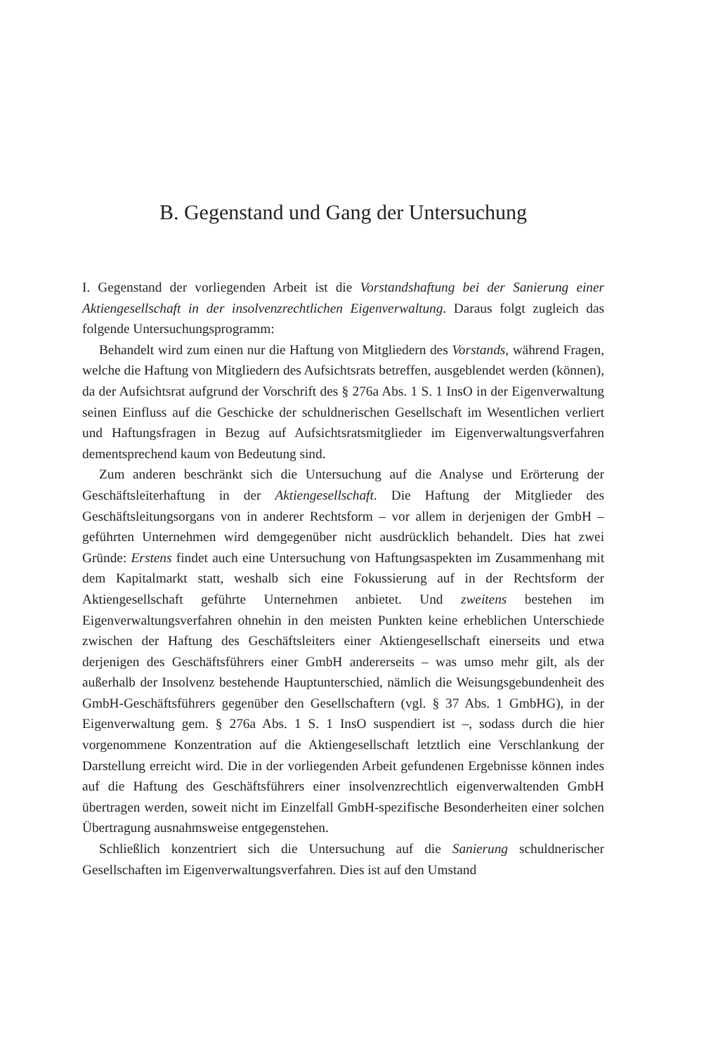B. Gegenstand und Gang der Untersuchung
I. Gegenstand der vorliegenden Arbeit ist die Vorstandshaftung bei der Sanierung einer Aktiengesellschaft in der insolvenzrechtlichen Eigenverwaltung. Daraus folgt zugleich das folgende Untersuchungsprogramm:
Behandelt wird zum einen nur die Haftung von Mitgliedern des Vorstands, während Fragen, welche die Haftung von Mitgliedern des Aufsichtsrats betreffen, ausgeblendet werden (können), da der Aufsichtsrat aufgrund der Vorschrift des § 276a Abs. 1 S. 1 InsO in der Eigenverwaltung seinen Einfluss auf die Geschicke der schuldnerischen Gesellschaft im Wesentlichen verliert und Haftungsfragen in Bezug auf Aufsichtsratsmitglieder im Eigenverwaltungsverfahren dementsprechend kaum von Bedeutung sind.
Zum anderen beschränkt sich die Untersuchung auf die Analyse und Erörterung der Geschäftsleiterhaftung in der Aktiengesellschaft. Die Haftung der Mitglieder des Geschäftsleitungsorgans von in anderer Rechtsform – vor allem in derjenigen der GmbH – geführten Unternehmen wird demgegenüber nicht ausdrücklich behandelt. Dies hat zwei Gründe: Erstens findet auch eine Untersuchung von Haftungsaspekten im Zusammenhang mit dem Kapitalmarkt statt, weshalb sich eine Fokussierung auf in der Rechtsform der Aktiengesellschaft geführte Unternehmen anbietet. Und zweitens bestehen im Eigenverwaltungsverfahren ohnehin in den meisten Punkten keine erheblichen Unterschiede zwischen der Haftung des Geschäftsleiters einer Aktiengesellschaft einerseits und etwa derjenigen des Geschäftsführers einer GmbH andererseits – was umso mehr gilt, als der außerhalb der Insolvenz bestehende Hauptunterschied, nämlich die Weisungsgebundenheit des GmbH-Geschäftsführers gegenüber den Gesellschaftern (vgl. § 37 Abs. 1 GmbHG), in der Eigenverwaltung gem. § 276a Abs. 1 S. 1 InsO suspendiert ist –, sodass durch die hier vorgenommene Konzentration auf die Aktiengesellschaft letztlich eine Verschlankung der Darstellung erreicht wird. Die in der vorliegenden Arbeit gefundenen Ergebnisse können indes auf die Haftung des Geschäftsführers einer insolvenzrechtlich eigenverwaltenden GmbH übertragen werden, soweit nicht im Einzelfall GmbH-spezifische Besonderheiten einer solchen Übertragung ausnahmsweise entgegenstehen.
Schließlich konzentriert sich die Untersuchung auf die Sanierung schuldnerischer Gesellschaften im Eigenverwaltungsverfahren. Dies ist auf den Umstand